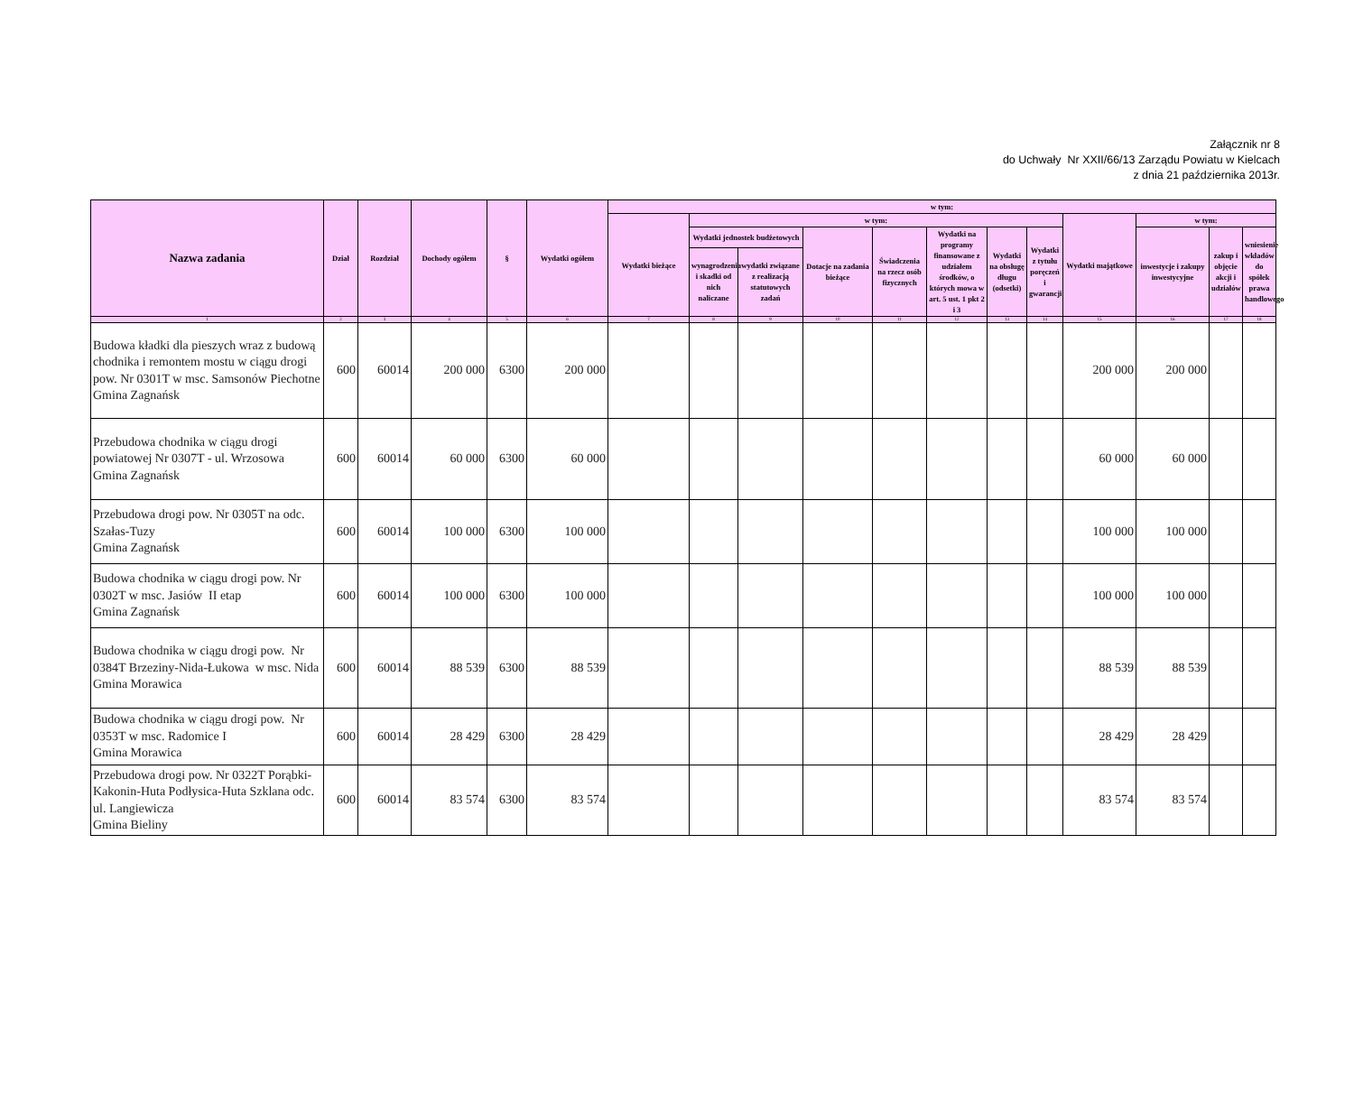Załącznik nr 8
do Uchwały Nr XXII/66/13 Zarządu Powiatu w Kielcach
z dnia 21 października 2013r.
| Nazwa zadania | Dział | Rozdział | Dochody ogółem | § | Wydatki ogółem | w tym: | | | | | | | | | | | |
| --- | --- | --- | --- | --- | --- | --- | --- | --- | --- | --- | --- | --- | --- | --- | --- | --- | --- |
| | | | | | | Wydatki bieżące | w tym: | | | | | | | Wydatki majątkowe | w tym: | | |
| | | | | | | | Wydatki jednostek budżetowych | | Dotacje na zadania bieżące | Świadczenia na rzecz osób fizycznych | Wydatki na programy finansowane z udziałem środków, o których mowa w art. 5 ust. 1 pkt 2 i 3 | Wydatki na obsługę długu (odsetki) | Wydatki z tytułu poręczeń i gwarancji | | inwestycje i zakupy inwestycyjne | zakup i objęcie akcji i udziałów | wniesienie wkładów do spółek prawa handlowego |
| | | | | | | | wynagrodzenia i skadki od nich naliczane | wydatki związane z realizacją statutowych zadań | | | | | | | | | |
| 1 | 2 | 3 | 4 | 5 | 6 | 7 | 8 | 9 | 10 | 11 | 12 | 13 | 14 | 15 | 16 | 17 | 18 |
| Budowa kładki dla pieszych wraz z budową chodnika i remontem mostu w ciągu drogi pow. Nr 0301T w msc. Samsonów Piechotne Gmina Zagnańsk | 600 | 60014 | 200 000 | 6300 | 200 000 | | | | | | | | | 200 000 | 200 000 | | |
| Przebudowa chodnika w ciągu drogi powiatowej Nr 0307T - ul. Wrzosowa Gmina Zagnańsk | 600 | 60014 | 60 000 | 6300 | 60 000 | | | | | | | | | 60 000 | 60 000 | | |
| Przebudowa drogi pow. Nr 0305T na odc. Szałas-Tuzy Gmina Zagnańsk | 600 | 60014 | 100 000 | 6300 | 100 000 | | | | | | | | | 100 000 | 100 000 | | |
| Budowa chodnika w ciągu drogi pow. Nr 0302T w msc. Jasiów II etap Gmina Zagnańsk | 600 | 60014 | 100 000 | 6300 | 100 000 | | | | | | | | | 100 000 | 100 000 | | |
| Budowa chodnika w ciągu drogi pow. Nr 0384T Brzeziny-Nida-Łukowa w msc. Nida Gmina Morawica | 600 | 60014 | 88 539 | 6300 | 88 539 | | | | | | | | | 88 539 | 88 539 | | |
| Budowa chodnika w ciągu drogi pow. Nr 0353T w msc. Radomice I Gmina Morawica | 600 | 60014 | 28 429 | 6300 | 28 429 | | | | | | | | | 28 429 | 28 429 | | |
| Przebudowa drogi pow. Nr 0322T Porąbki-Kakonin-Huta Podłysica-Huta Szklana odc. ul. Langiewicza Gmina Bieliny | 600 | 60014 | 83 574 | 6300 | 83 574 | | | | | | | | | 83 574 | 83 574 | | |